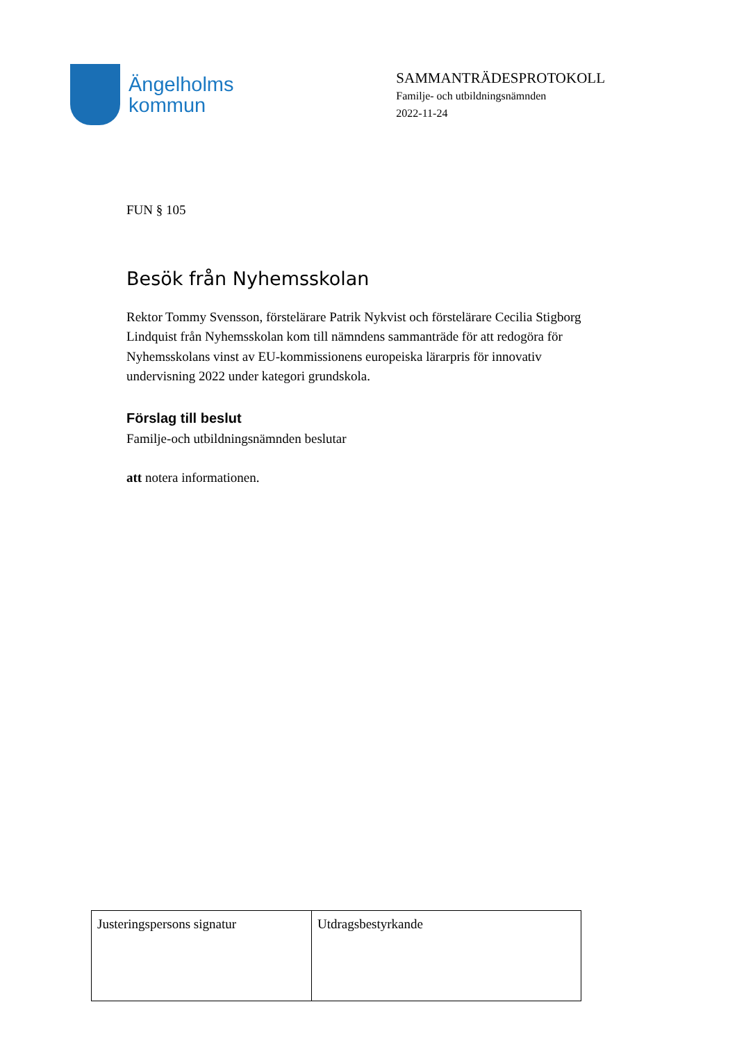Ängelholms
kommun
SAMMANTRÄDESPROTOKOLL
Familje- och utbildningsnämnden
2022-11-24
FUN § 105
Besök från Nyhemsskolan
Rektor Tommy Svensson, förstelärare Patrik Nykvist och förstelärare Cecilia Stigborg Lindquist från Nyhemsskolan kom till nämndens sammanträde för att redogöra för Nyhemsskolans vinst av EU-kommissionens europeiska lärarpris för innovativ undervisning 2022 under kategori grundskola.
Förslag till beslut
Familje-och utbildningsnämnden beslutar
att notera informationen.
| Justeringspersons signatur | Utdragsbestyrkande |